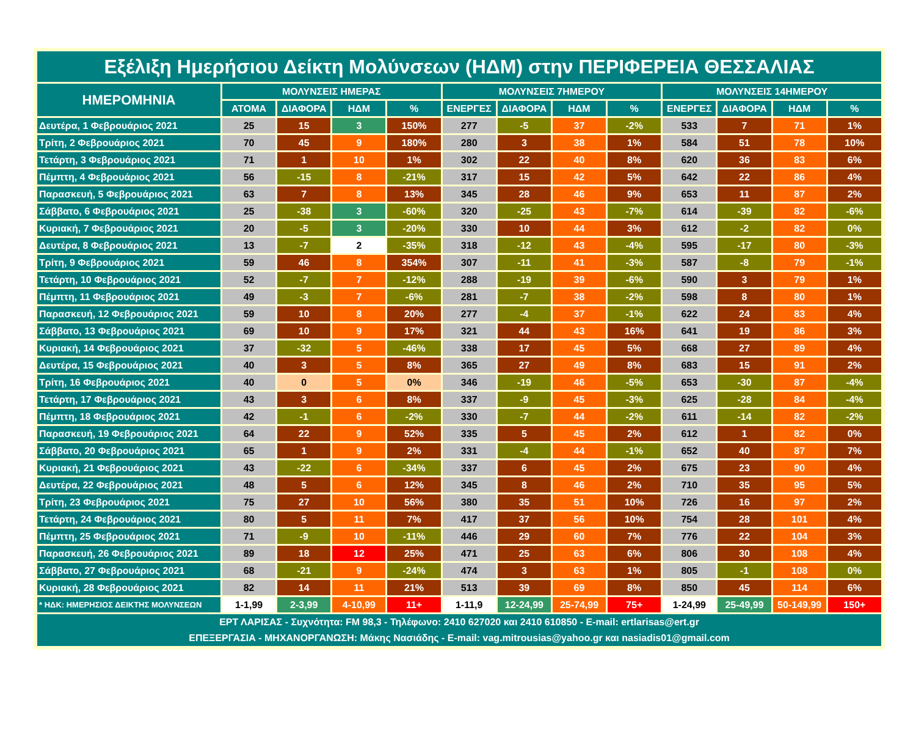| Εξέλιξη Ημερήσιου Δείκτη Μολύνσεων (ΗΔΜ) στην ΠΕΡΙΦΕΡΕΙΑ ΘΕΣΣΑΛΙΑΣ | | | | | | | | | | | | |
| --- | --- | --- | --- | --- | --- | --- | --- | --- | --- | --- | --- | --- |
| ΗΜΕΡΟΜΗΝΙΑ | ΜΟΛΥΝΣΕΙΣ ΗΜΕΡΑΣ | | | | ΜΟΛΥΝΣΕΙΣ 7ΗΜΕΡΟΥ | | | | ΜΟΛΥΝΣΕΙΣ 14ΗΜΕΡΟΥ | | | |
| | ΑΤΟΜΑ | ΔΙΑΦΟΡΑ | ΗΔΜ | % | ΕΝΕΡΓΕΣ | ΔΙΑΦΟΡΑ | ΗΔΜ | % | ΕΝΕΡΓΕΣ | ΔΙΑΦΟΡΑ | ΗΔΜ | % |
| Δευτέρα, 1 Φεβρουάριος 2021 | 25 | 15 | 3 | 150% | 277 | -5 | 37 | -2% | 533 | 7 | 71 | 1% |
| Τρίτη, 2 Φεβρουάριος 2021 | 70 | 45 | 9 | 180% | 280 | 3 | 38 | 1% | 584 | 51 | 78 | 10% |
| Τετάρτη, 3 Φεβρουάριος 2021 | 71 | 1 | 10 | 1% | 302 | 22 | 40 | 8% | 620 | 36 | 83 | 6% |
| Πέμπτη, 4 Φεβρουάριος 2021 | 56 | -15 | 8 | -21% | 317 | 15 | 42 | 5% | 642 | 22 | 86 | 4% |
| Παρασκευή, 5 Φεβρουάριος 2021 | 63 | 7 | 8 | 13% | 345 | 28 | 46 | 9% | 653 | 11 | 87 | 2% |
| Σάββατο, 6 Φεβρουάριος 2021 | 25 | -38 | 3 | -60% | 320 | -25 | 43 | -7% | 614 | -39 | 82 | -6% |
| Κυριακή, 7 Φεβρουάριος 2021 | 20 | -5 | 3 | -20% | 330 | 10 | 44 | 3% | 612 | -2 | 82 | 0% |
| Δευτέρα, 8 Φεβρουάριος 2021 | 13 | -7 | 2 | -35% | 318 | -12 | 43 | -4% | 595 | -17 | 80 | -3% |
| Τρίτη, 9 Φεβρουάριος 2021 | 59 | 46 | 8 | 354% | 307 | -11 | 41 | -3% | 587 | -8 | 79 | -1% |
| Τετάρτη, 10 Φεβρουάριος 2021 | 52 | -7 | 7 | -12% | 288 | -19 | 39 | -6% | 590 | 3 | 79 | 1% |
| Πέμπτη, 11 Φεβρουάριος 2021 | 49 | -3 | 7 | -6% | 281 | -7 | 38 | -2% | 598 | 8 | 80 | 1% |
| Παρασκευή, 12 Φεβρουάριος 2021 | 59 | 10 | 8 | 20% | 277 | -4 | 37 | -1% | 622 | 24 | 83 | 4% |
| Σάββατο, 13 Φεβρουάριος 2021 | 69 | 10 | 9 | 17% | 321 | 44 | 43 | 16% | 641 | 19 | 86 | 3% |
| Κυριακή, 14 Φεβρουάριος 2021 | 37 | -32 | 5 | -46% | 338 | 17 | 45 | 5% | 668 | 27 | 89 | 4% |
| Δευτέρα, 15 Φεβρουάριος 2021 | 40 | 3 | 5 | 8% | 365 | 27 | 49 | 8% | 683 | 15 | 91 | 2% |
| Τρίτη, 16 Φεβρουάριος 2021 | 40 | 0 | 5 | 0% | 346 | -19 | 46 | -5% | 653 | -30 | 87 | -4% |
| Τετάρτη, 17 Φεβρουάριος 2021 | 43 | 3 | 6 | 8% | 337 | -9 | 45 | -3% | 625 | -28 | 84 | -4% |
| Πέμπτη, 18 Φεβρουάριος 2021 | 42 | -1 | 6 | -2% | 330 | -7 | 44 | -2% | 611 | -14 | 82 | -2% |
| Παρασκευή, 19 Φεβρουάριος 2021 | 64 | 22 | 9 | 52% | 335 | 5 | 45 | 2% | 612 | 1 | 82 | 0% |
| Σάββατο, 20 Φεβρουάριος 2021 | 65 | 1 | 9 | 2% | 331 | -4 | 44 | -1% | 652 | 40 | 87 | 7% |
| Κυριακή, 21 Φεβρουάριος 2021 | 43 | -22 | 6 | -34% | 337 | 6 | 45 | 2% | 675 | 23 | 90 | 4% |
| Δευτέρα, 22 Φεβρουάριος 2021 | 48 | 5 | 6 | 12% | 345 | 8 | 46 | 2% | 710 | 35 | 95 | 5% |
| Τρίτη, 23 Φεβρουάριος 2021 | 75 | 27 | 10 | 56% | 380 | 35 | 51 | 10% | 726 | 16 | 97 | 2% |
| Τετάρτη, 24 Φεβρουάριος 2021 | 80 | 5 | 11 | 7% | 417 | 37 | 56 | 10% | 754 | 28 | 101 | 4% |
| Πέμπτη, 25 Φεβρουάριος 2021 | 71 | -9 | 10 | -11% | 446 | 29 | 60 | 7% | 776 | 22 | 104 | 3% |
| Παρασκευή, 26 Φεβρουάριος 2021 | 89 | 18 | 12 | 25% | 471 | 25 | 63 | 6% | 806 | 30 | 108 | 4% |
| Σάββατο, 27 Φεβρουάριος 2021 | 68 | -21 | 9 | -24% | 474 | 3 | 63 | 1% | 805 | -1 | 108 | 0% |
| Κυριακή, 28 Φεβρουάριος 2021 | 82 | 14 | 11 | 21% | 513 | 39 | 69 | 8% | 850 | 45 | 114 | 6% |
| * ΗΔΚ: ΗΜΕΡΗΣΙΟΣ ΔΕΙΚΤΗΣ ΜΟΛΥΝΣΕΩΝ | 1-1,99 | 2-3,99 | 4-10,99 | 11+ | 1-11,9 | 12-24,99 | 25-74,99 | 75+ | 1-24,99 | 25-49,99 | 50-149,99 | 150+ |
| ΕΡΤ ΛΑΡΙΣΑΣ - Συχνότητα: FM 98,3 - Τηλέφωνο: 2410 627020 και 2410 610850 - E-mail: ertlarisas@ert.gr ΕΠΕΞΕΡΓΑΣΙΑ - ΜΗΧΑΝΟΡΓΑΝΩΣΗ: Μάκης Νασιάδης - E-mail: vag.mitrousias@yahoo.gr και nasiadis01@gmail.com | | | | | | | | | | | | |